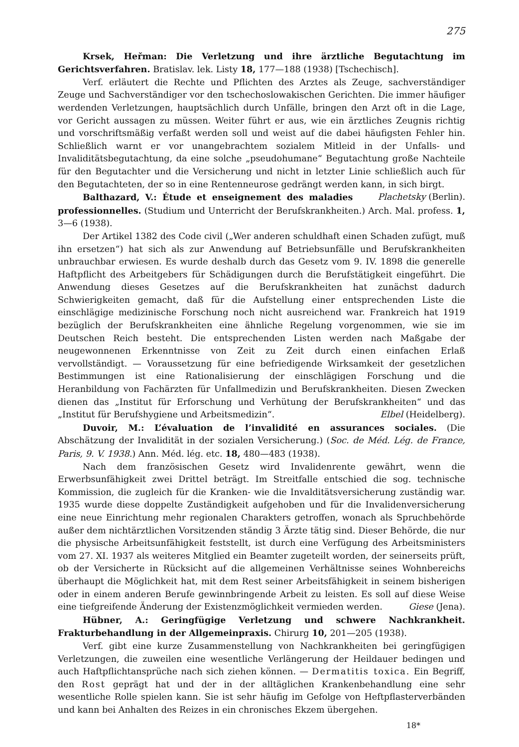275
Krsek, Heřman: Die Verletzung und ihre ärztliche Begutachtung im Gerichtsverfahren. Bratislav. lek. Listy 18, 177—188 (1938) [Tschechisch].
Verf. erläutert die Rechte und Pflichten des Arztes als Zeuge, sachverständiger Zeuge und Sachverständiger vor den tschechoslowakischen Gerichten. Die immer häufiger werdenden Verletzungen, hauptsächlich durch Unfälle, bringen den Arzt oft in die Lage, vor Gericht aussagen zu müssen. Weiter führt er aus, wie ein ärztliches Zeugnis richtig und vorschriftsmäßig verfaßt werden soll und weist auf die dabei häufigsten Fehler hin. Schließlich warnt er vor unangebrachtem sozialem Mitleid in der Unfalls- und Invaliditätsbegutachtung, da eine solche „pseudohumane“ Begutachtung große Nachteile für den Begutachter und die Versicherung und nicht in letzter Linie schließlich auch für den Begutachteten, der so in eine Rentenneurose gedrängt werden kann, in sich birgt. Plachetsky (Berlin).
Balthazard, V.: Étude et enseignement des maladies professionnelles. (Studium und Unterricht der Berufskrankheiten.) Arch. Mal. profess. 1, 3—6 (1938).
Der Artikel 1382 des Code civil („Wer anderen schuldhaft einen Schaden zufügt, muß ihn ersetzen“) hat sich als zur Anwendung auf Betriebsunfälle und Berufskrankheiten unbrauchbar erwiesen. Es wurde deshalb durch das Gesetz vom 9. IV. 1898 die generelle Haftpflicht des Arbeitgebers für Schädigungen durch die Berufstätigkeit eingeführt. Die Anwendung dieses Gesetzes auf die Berufskrankheiten hat zunächst dadurch Schwierigkeiten gemacht, daß für die Aufstellung einer entsprechenden Liste die einschlägige medizinische Forschung noch nicht ausreichend war. Frankreich hat 1919 bezüglich der Berufskrankheiten eine ähnliche Regelung vorgenommen, wie sie im Deutschen Reich besteht. Die entsprechenden Listen werden nach Maßgabe der neugewonnenen Erkenntnisse von Zeit zu Zeit durch einen einfachen Erlaß vervollständigt. — Voraussetzung für eine befriedigende Wirksamkeit der gesetzlichen Bestimmungen ist eine Rationalisierung der einschlägigen Forschung und die Heranbildung von Fachärzten für Unfallmedizin und Berufskrankheiten. Diesen Zwecken dienen das „Institut für Erforschung und Verhütung der Berufskrankheiten“ und das „Institut für Berufshygiene und Arbeitsmedizin“. Elbel (Heidelberg).
Duvoir, M.: L’évaluation de l’invalidité en assurances sociales. (Die Abschätzung der Invalidität in der sozialen Versicherung.) (Soc. de Méd. Lég. de France, Paris, 9. V. 1938.) Ann. Méd. lég. etc. 18, 480—483 (1938).
Nach dem französischen Gesetz wird Invalidenrente gewährt, wenn die Erwerbsunfähigkeit zwei Drittel beträgt. Im Streitfalle entschied die sog. technische Kommission, die zugleich für die Kranken- wie die Invalditätsversicherung zuständig war. 1935 wurde diese doppelte Zuständigkeit aufgehoben und für die Invalidenversicherung eine neue Einrichtung mehr regionalen Charakters getroffen, wonach als Spruchbehörde außer dem nichtärztlichen Vorsitzenden ständig 3 Ärzte tätig sind. Dieser Behörde, die nur die physische Arbeitsunfähigkeit feststellt, ist durch eine Verfügung des Arbeitsministers vom 27. XI. 1937 als weiteres Mitglied ein Beamter zugeteilt worden, der seinerseits prüft, ob der Versicherte in Rücksicht auf die allgemeinen Verhältnisse seines Wohnbereichs überhaupt die Möglichkeit hat, mit dem Rest seiner Arbeitsfähigkeit in seinem bisherigen oder in einem anderen Berufe gewinnbringende Arbeit zu leisten. Es soll auf diese Weise eine tiefgreifende Änderung der Existenzmöglichkeit vermieden werden. Giese (Jena).
Hübner, A.: Geringfügige Verletzung und schwere Nachkrankheit. Frakturbehandlung in der Allgemeinpraxis. Chirurg 10, 201—205 (1938).
Verf. gibt eine kurze Zusammenstellung von Nachkrankheiten bei geringfügigen Verletzungen, die zuweilen eine wesentliche Verlängerung der Heildauer bedingen und auch Haftpflichtansprüche nach sich ziehen können. — Dermatitis toxica. Ein Begriff, den Rost geprägt hat und der in der alltäglichen Krankenbehandlung eine sehr wesentliche Rolle spielen kann. Sie ist sehr häufig im Gefolge von Heftpflasterverbänden und kann bei Anhalten des Reizes in ein chronisches Ekzem übergehen.
18*